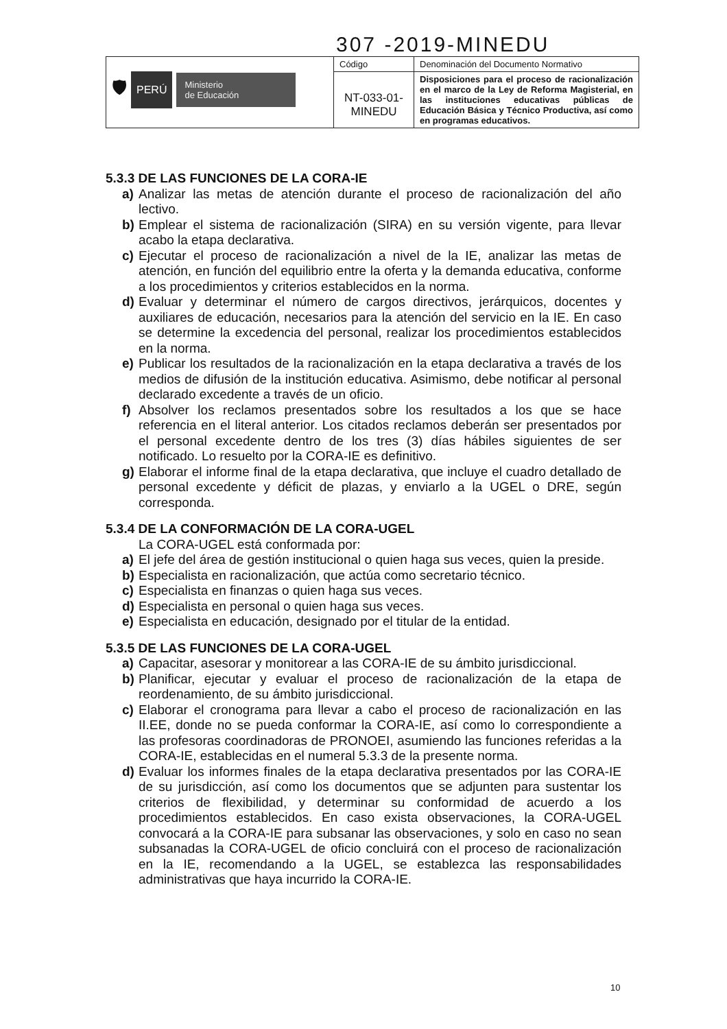307 -2019-MINEDU
| 🛡 PERÚ Ministerio de Educación | Código | Denominación del Documento Normativo |
| | NT-033-01- MINEDU | Disposiciones para el proceso de racionalización en el marco de la Ley de Reforma Magisterial, en las instituciones educativas públicas de Educación Básica y Técnico Productiva, así como en programas educativos. |
5.3.3 DE LAS FUNCIONES DE LA CORA-IE
a) Analizar las metas de atención durante el proceso de racionalización del año lectivo.
b) Emplear el sistema de racionalización (SIRA) en su versión vigente, para llevar acabo la etapa declarativa.
c) Ejecutar el proceso de racionalización a nivel de la IE, analizar las metas de atención, en función del equilibrio entre la oferta y la demanda educativa, conforme a los procedimientos y criterios establecidos en la norma.
d) Evaluar y determinar el número de cargos directivos, jerárquicos, docentes y auxiliares de educación, necesarios para la atención del servicio en la IE. En caso se determine la excedencia del personal, realizar los procedimientos establecidos en la norma.
e) Publicar los resultados de la racionalización en la etapa declarativa a través de los medios de difusión de la institución educativa. Asimismo, debe notificar al personal declarado excedente a través de un oficio.
f) Absolver los reclamos presentados sobre los resultados a los que se hace referencia en el literal anterior. Los citados reclamos deberán ser presentados por el personal excedente dentro de los tres (3) días hábiles siguientes de ser notificado. Lo resuelto por la CORA-IE es definitivo.
g) Elaborar el informe final de la etapa declarativa, que incluye el cuadro detallado de personal excedente y déficit de plazas, y enviarlo a la UGEL o DRE, según corresponda.
5.3.4 DE LA CONFORMACIÓN DE LA CORA-UGEL
La CORA-UGEL está conformada por:
a) El jefe del área de gestión institucional o quien haga sus veces, quien la preside.
b) Especialista en racionalización, que actúa como secretario técnico.
c) Especialista en finanzas o quien haga sus veces.
d) Especialista en personal o quien haga sus veces.
e) Especialista en educación, designado por el titular de la entidad.
5.3.5 DE LAS FUNCIONES DE LA CORA-UGEL
a) Capacitar, asesorar y monitorear a las CORA-IE de su ámbito jurisdiccional.
b) Planificar, ejecutar y evaluar el proceso de racionalización de la etapa de reordenamiento, de su ámbito jurisdiccional.
c) Elaborar el cronograma para llevar a cabo el proceso de racionalización en las II.EE, donde no se pueda conformar la CORA-IE, así como lo correspondiente a las profesoras coordinadoras de PRONOEI, asumiendo las funciones referidas a la CORA-IE, establecidas en el numeral 5.3.3 de la presente norma.
d) Evaluar los informes finales de la etapa declarativa presentados por las CORA-IE de su jurisdicción, así como los documentos que se adjunten para sustentar los criterios de flexibilidad, y determinar su conformidad de acuerdo a los procedimientos establecidos. En caso exista observaciones, la CORA-UGEL convocará a la CORA-IE para subsanar las observaciones, y solo en caso no sean subsanadas la CORA-UGEL de oficio concluirá con el proceso de racionalización en la IE, recomendando a la UGEL, se establezca las responsabilidades administrativas que haya incurrido la CORA-IE.
10